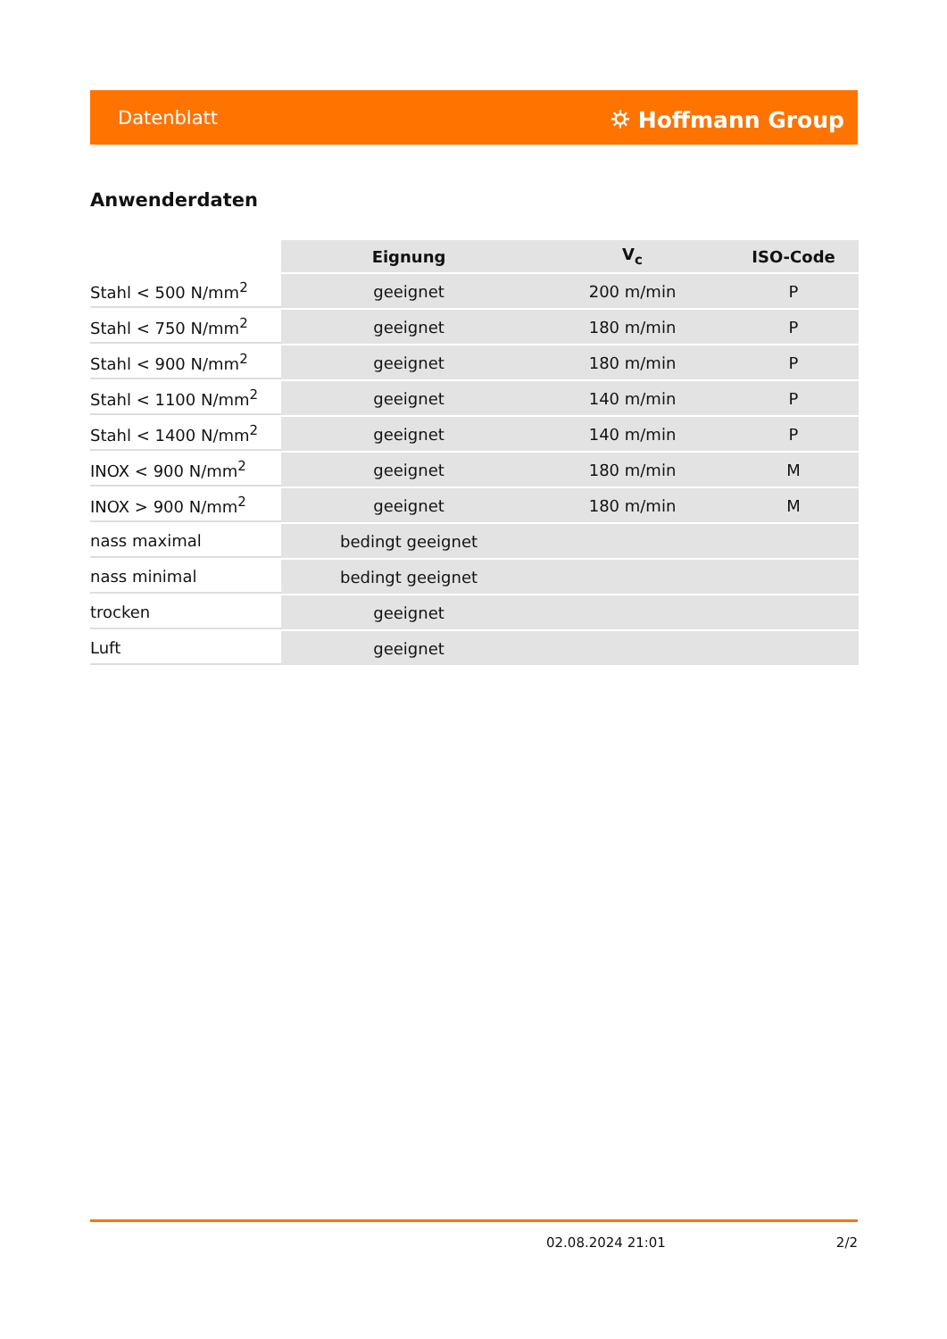Datenblatt ⛭ Hoffmann Group
Anwenderdaten
| | Eignung | V<sub>c</sub> | ISO-Code |
| Stahl < 500 N/mm<sup>2</sup> | geeignet | 200 m/min | P |
| Stahl < 750 N/mm<sup>2</sup> | geeignet | 180 m/min | P |
| Stahl < 900 N/mm<sup>2</sup> | geeignet | 180 m/min | P |
| Stahl < 1100 N/mm<sup>2</sup> | geeignet | 140 m/min | P |
| Stahl < 1400 N/mm<sup>2</sup> | geeignet | 140 m/min | P |
| INOX < 900 N/mm<sup>2</sup> | geeignet | 180 m/min | M |
| INOX > 900 N/mm<sup>2</sup> | geeignet | 180 m/min | M |
| nass maximal | bedingt geeignet | | |
| nass minimal | bedingt geeignet | | |
| trocken | geeignet | | |
| Luft | geeignet | | |
02.08.2024 21:01 2/2